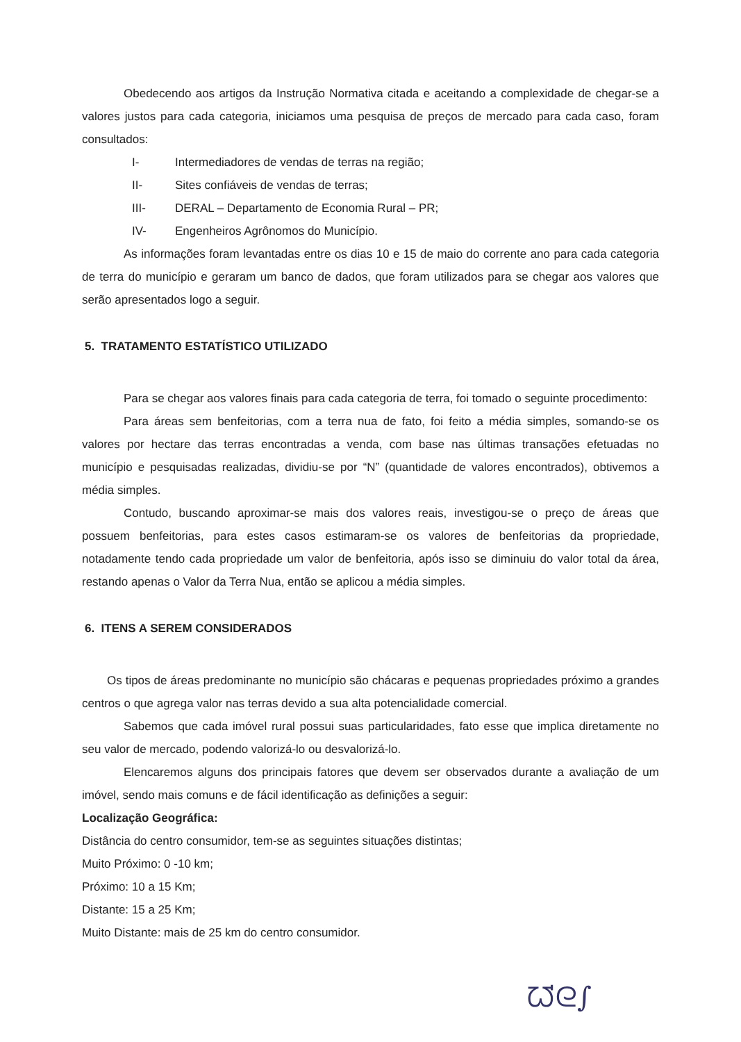Obedecendo aos artigos da Instrução Normativa citada e aceitando a complexidade de chegar-se a valores justos para cada categoria, iniciamos uma pesquisa de preços de mercado para cada caso, foram consultados:
I- Intermediadores de vendas de terras na região;
II- Sites confiáveis de vendas de terras;
III- DERAL – Departamento de Economia Rural – PR;
IV- Engenheiros Agrônomos do Município.
As informações foram levantadas entre os dias 10 e 15 de maio do corrente ano para cada categoria de terra do município e geraram um banco de dados, que foram utilizados para se chegar aos valores que serão apresentados logo a seguir.
5. TRATAMENTO ESTATÍSTICO UTILIZADO
Para se chegar aos valores finais para cada categoria de terra, foi tomado o seguinte procedimento:
Para áreas sem benfeitorias, com a terra nua de fato, foi feito a média simples, somando-se os valores por hectare das terras encontradas a venda, com base nas últimas transações efetuadas no município e pesquisadas realizadas, dividiu-se por “N” (quantidade de valores encontrados), obtivemos a média simples.
Contudo, buscando aproximar-se mais dos valores reais, investigou-se o preço de áreas que possuem benfeitorias, para estes casos estimaram-se os valores de benfeitorias da propriedade, notadamente tendo cada propriedade um valor de benfeitoria, após isso se diminuiu do valor total da área, restando apenas o Valor da Terra Nua, então se aplicou a média simples.
6. ITENS A SEREM CONSIDERADOS
Os tipos de áreas predominante no município são chácaras e pequenas propriedades próximo a grandes centros o que agrega valor nas terras devido a sua alta potencialidade comercial.
Sabemos que cada imóvel rural possui suas particularidades, fato esse que implica diretamente no seu valor de mercado, podendo valorizá-lo ou desvalorizá-lo.
Elencaremos alguns dos principais fatores que devem ser observados durante a avaliação de um imóvel, sendo mais comuns e de fácil identificação as definições a seguir:
Localização Geográfica:
Distância do centro consumidor, tem-se as seguintes situações distintas;
Muito Próximo: 0 -10 km;
Próximo: 10 a 15 Km;
Distante: 15 a 25 Km;
Muito Distante: mais de 25 km do centro consumidor.
ᘺᘓ∫